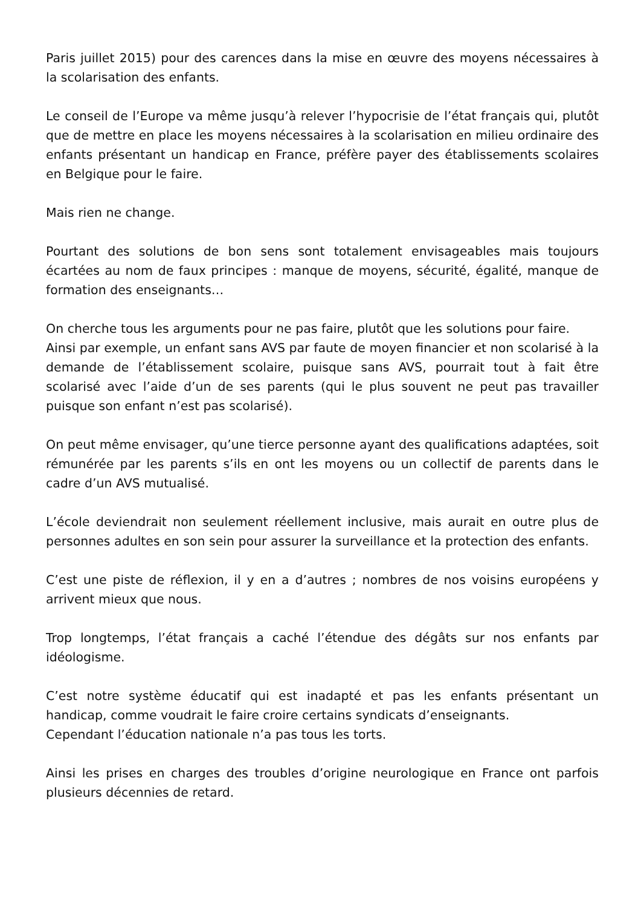Paris juillet 2015) pour des carences dans la mise en œuvre des moyens nécessaires à la scolarisation des enfants.
Le conseil de l’Europe va même jusqu’à relever l’hypocrisie de l’état français qui, plutôt que de mettre en place les moyens nécessaires à la scolarisation en milieu ordinaire des enfants présentant un handicap en France, préfère payer des établissements scolaires en Belgique pour le faire.
Mais rien ne change.
Pourtant des solutions de bon sens sont totalement envisageables mais toujours écartées au nom de faux principes : manque de moyens, sécurité, égalité, manque de formation des enseignants…
On cherche tous les arguments pour ne pas faire, plutôt que les solutions pour faire.
Ainsi par exemple, un enfant sans AVS par faute de moyen financier et non scolarisé à la demande de l’établissement scolaire, puisque sans AVS, pourrait tout à fait être scolarisé avec l’aide d’un de ses parents (qui le plus souvent ne peut pas travailler puisque son enfant n’est pas scolarisé).
On peut même envisager, qu’une tierce personne ayant des qualifications adaptées, soit rémunérée par les parents s’ils en ont les moyens ou un collectif de parents dans le cadre d’un AVS mutualisé.
L’école deviendrait non seulement réellement inclusive, mais aurait en outre plus de personnes adultes en son sein pour assurer la surveillance et la protection des enfants.
C’est une piste de réflexion, il y en a d’autres ; nombres de nos voisins européens y arrivent mieux que nous.
Trop longtemps, l’état français a caché l’étendue des dégâts sur nos enfants par idéologisme.
C’est notre système éducatif qui est inadapté et pas les enfants présentant un handicap, comme voudrait le faire croire certains syndicats d’enseignants.
Cependant l’éducation nationale n’a pas tous les torts.
Ainsi les prises en charges des troubles d’origine neurologique en France ont parfois plusieurs décennies de retard.